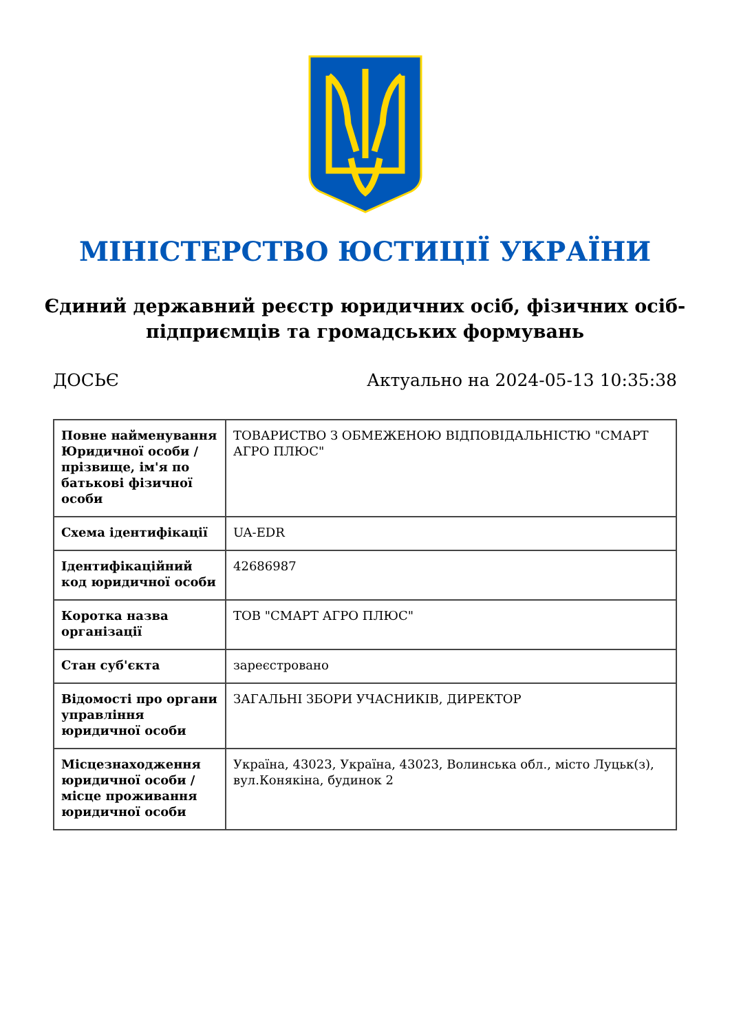МІНІСТЕРСТВО ЮСТИЦІЇ УКРАЇНИ
Єдиний державний реєстр юридичних осіб, фізичних осіб-підприємців та громадських формувань
ДОСЬЄ Актуально на 2024-05-13 10:35:38
| Повне найменування Юридичної особи / прізвище, ім'я по батькові фізичної особи | ТОВАРИСТВО З ОБМЕЖЕНОЮ ВІДПОВІДАЛЬНІСТЮ "СМАРТ АГРО ПЛЮС" |
| Схема ідентифікації | UA-EDR |
| Ідентифікаційний код юридичної особи | 42686987 |
| Коротка назва організації | ТОВ "СМАРТ АГРО ПЛЮС" |
| Стан суб'єкта | зареєстровано |
| Відомості про органи управління юридичної особи | ЗАГАЛЬНІ ЗБОРИ УЧАСНИКІВ, ДИРЕКТОР |
| Місцезнаходження юридичної особи / місце проживання юридичної особи | Україна, 43023, Україна, 43023, Волинська обл., місто Луцьк(з), вул.Конякіна, будинок 2 |